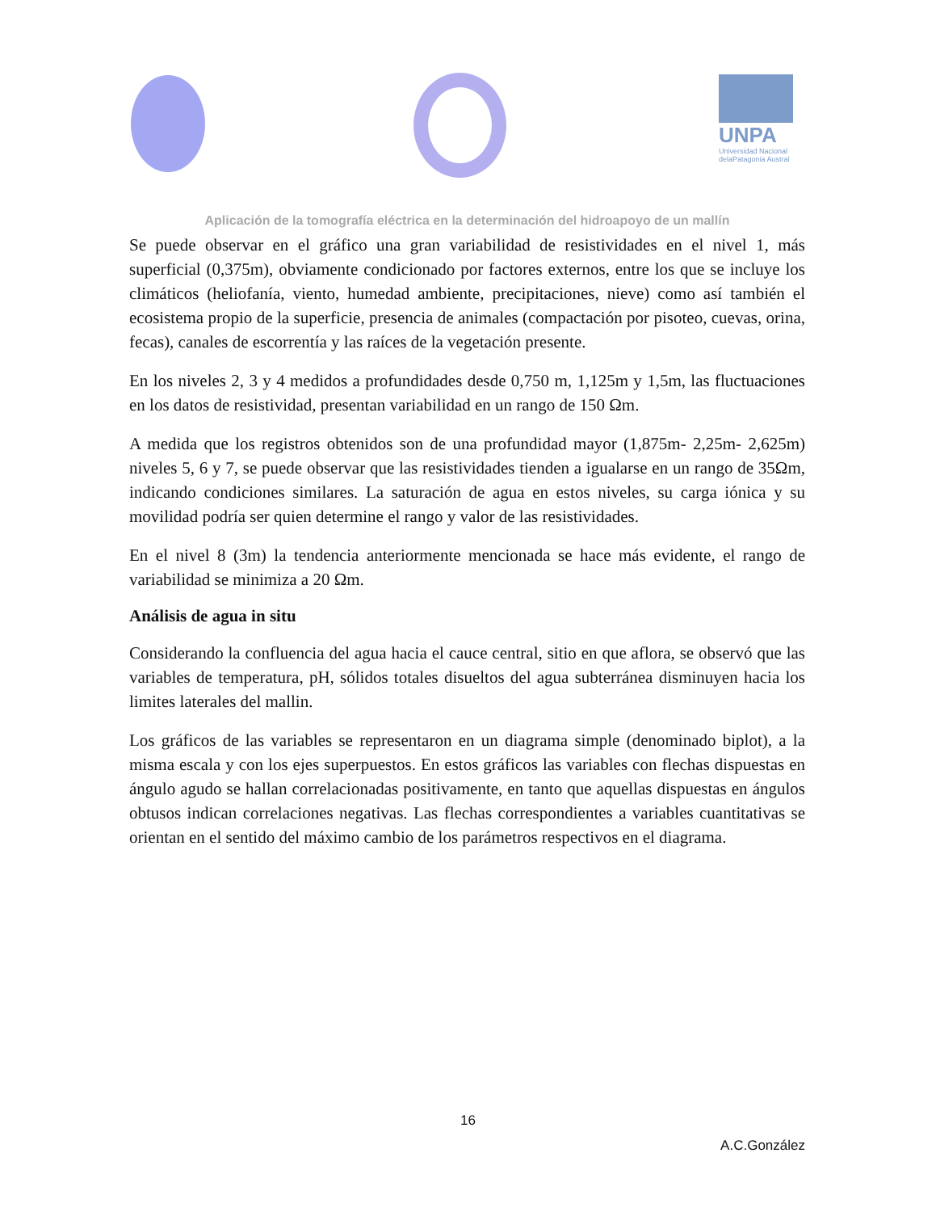UNPA
Universidad Nacional
delaPatagonia Austral
Aplicación de la tomografía eléctrica en la determinación del hidroapoyo de un mallín
Se puede observar en el gráfico una gran variabilidad de resistividades en el nivel 1, más superficial (0,375m), obviamente condicionado por factores externos, entre los que se incluye los climáticos (heliofanía, viento, humedad ambiente, precipitaciones, nieve) como así también el ecosistema propio de la superficie, presencia de animales (compactación por pisoteo, cuevas, orina, fecas), canales de escorrentía y las raíces de la vegetación presente.
En los niveles 2, 3 y 4 medidos a profundidades desde 0,750 m, 1,125m y 1,5m, las fluctuaciones en los datos de resistividad, presentan variabilidad en un rango de 150 Ωm.
A medida que los registros obtenidos son de una profundidad mayor (1,875m- 2,25m- 2,625m) niveles 5, 6 y 7, se puede observar que las resistividades tienden a igualarse en un rango de 35Ωm, indicando condiciones similares. La saturación de agua en estos niveles, su carga iónica y su movilidad podría ser quien determine el rango y valor de las resistividades.
En el nivel 8 (3m) la tendencia anteriormente mencionada se hace más evidente, el rango de variabilidad se minimiza a 20 Ωm.
Análisis de agua in situ
Considerando la confluencia del agua hacia el cauce central, sitio en que aflora, se observó que las variables de temperatura, pH, sólidos totales disueltos del agua subterránea disminuyen hacia los limites laterales del mallin.
Los gráficos de las variables se representaron en un diagrama simple (denominado biplot), a la misma escala y con los ejes superpuestos. En estos gráficos las variables con flechas dispuestas en ángulo agudo se hallan correlacionadas positivamente, en tanto que aquellas dispuestas en ángulos obtusos indican correlaciones negativas. Las flechas correspondientes a variables cuantitativas se orientan en el sentido del máximo cambio de los parámetros respectivos en el diagrama.
16
A.C.González